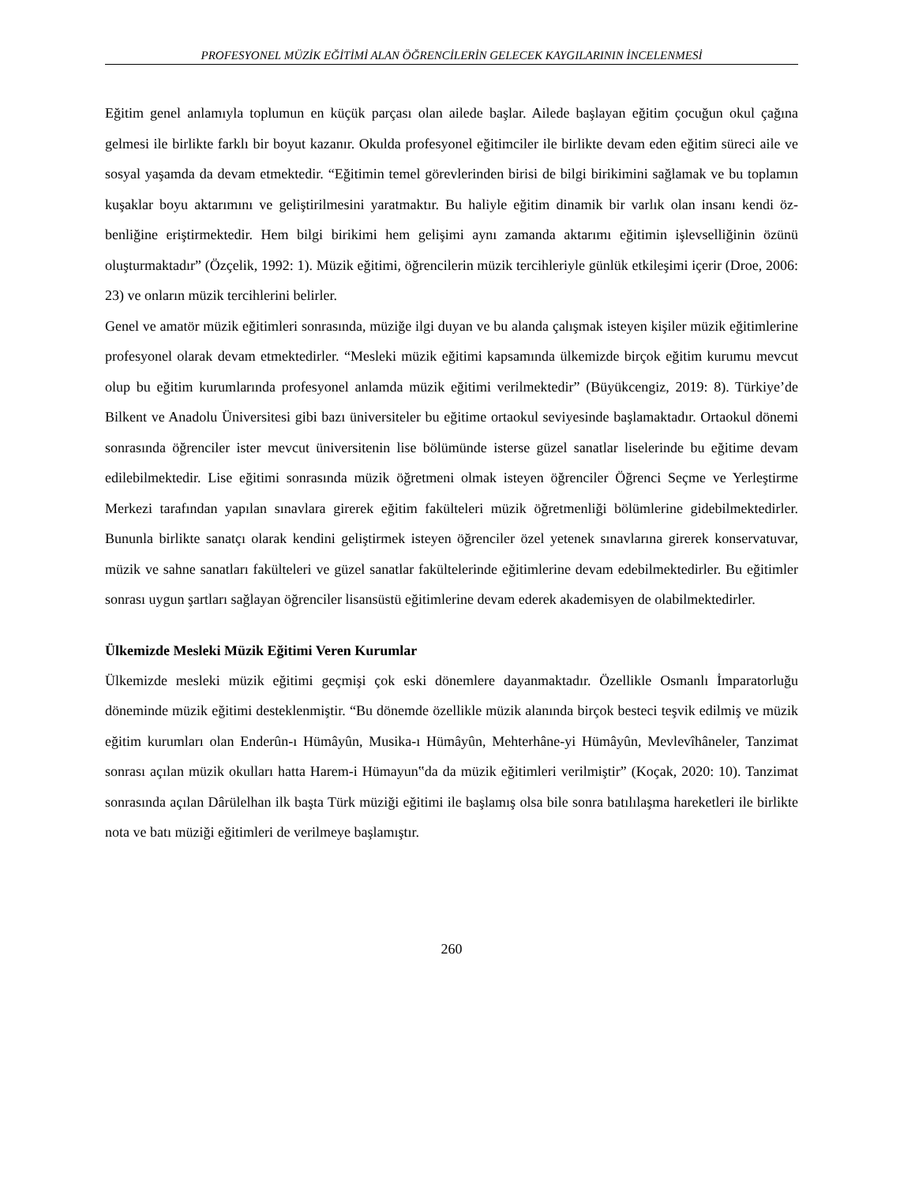PROFESYONEL MÜZİK EĞİTİMİ ALAN ÖĞRENCİLERİN GELECEK KAYGILARININ İNCELENMESİ
Eğitim genel anlamıyla toplumun en küçük parçası olan ailede başlar. Ailede başlayan eğitim çocuğun okul çağına gelmesi ile birlikte farklı bir boyut kazanır. Okulda profesyonel eğitimciler ile birlikte devam eden eğitim süreci aile ve sosyal yaşamda da devam etmektedir. “Eğitimin temel görevlerinden birisi de bilgi birikimini sağlamak ve bu toplamın kuşaklar boyu aktarımını ve geliştirilmesini yaratmaktır. Bu haliyle eğitim dinamik bir varlık olan insanı kendi öz-benliğine eriştirmektedir. Hem bilgi birikimi hem gelişimi aynı zamanda aktarımı eğitimin işlevselliğinin özünü oluşturmaktadır” (Özçelik, 1992: 1). Müzik eğitimi, öğrencilerin müzik tercihleriyle günlük etkileşimi içerir (Droe, 2006: 23) ve onların müzik tercihlerini belirler.
Genel ve amatör müzik eğitimleri sonrasında, müziğe ilgi duyan ve bu alanda çalışmak isteyen kişiler müzik eğitimlerine profesyonel olarak devam etmektedirler. “Mesleki müzik eğitimi kapsamında ülkemizde birçok eğitim kurumu mevcut olup bu eğitim kurumlarında profesyonel anlamda müzik eğitimi verilmektedir” (Büyükcengiz, 2019: 8). Türkiye’de Bilkent ve Anadolu Üniversitesi gibi bazı üniversiteler bu eğitime ortaokul seviyesinde başlamaktadır. Ortaokul dönemi sonrasında öğrenciler ister mevcut üniversitenin lise bölümünde isterse güzel sanatlar liselerinde bu eğitime devam edilebilmektedir. Lise eğitimi sonrasında müzik öğretmeni olmak isteyen öğrenciler Öğrenci Seçme ve Yerleştirme Merkezi tarafından yapılan sınavlara girerek eğitim fakülteleri müzik öğretmenliği bölümlerine gidebilmektedirler. Bununla birlikte sanatçı olarak kendini geliştirmek isteyen öğrenciler özel yetenek sınavlarına girerek konservatuvar, müzik ve sahne sanatları fakülteleri ve güzel sanatlar fakültelerinde eğitimlerine devam edebilmektedirler. Bu eğitimler sonrası uygun şartları sağlayan öğrenciler lisansüstü eğitimlerine devam ederek akademisyen de olabilmektedirler.
Ülkemizde Mesleki Müzik Eğitimi Veren Kurumlar
Ülkemizde mesleki müzik eğitimi geçmişi çok eski dönemlere dayanmaktadır. Özellikle Osmanlı İmparatorluğu döneminde müzik eğitimi desteklenmiştir. “Bu dönemde özellikle müzik alanında birçok besteci teşvik edilmiş ve müzik eğitim kurumları olan Enderûn-ı Hümâyûn, Musika-ı Hümâyûn, Mehterhâne-yi Hümâyûn, Mevlevîhâneler, Tanzimat sonrası açılan müzik okulları hatta Harem-i Hümayun‟da da müzik eğitimleri verilmiştir” (Koçak, 2020: 10). Tanzimat sonrasında açılan Dârülelhan ilk başta Türk müziği eğitimi ile başlamış olsa bile sonra batılılaşma hareketleri ile birlikte nota ve batı müziği eğitimleri de verilmeye başlamıştır.
260